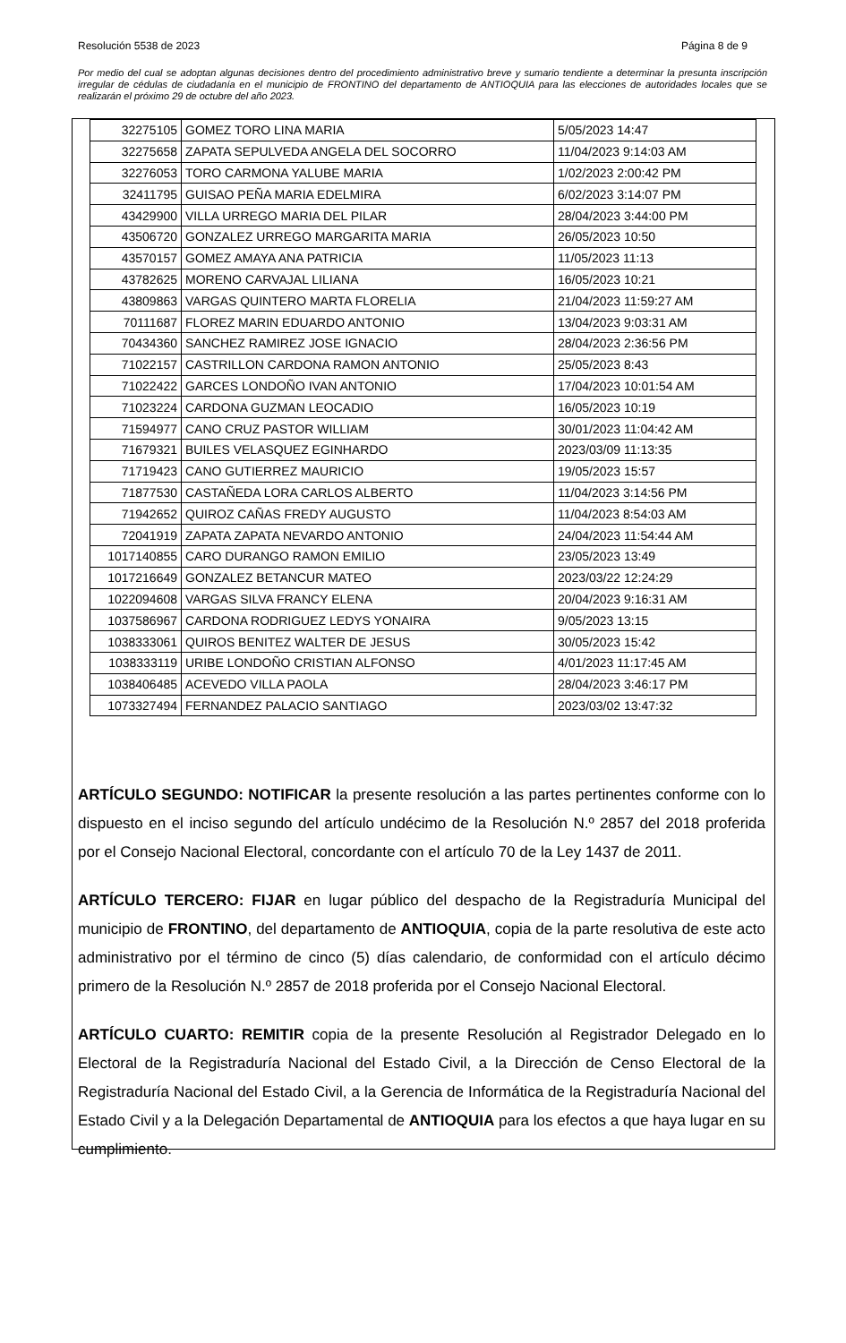Resolución 5538 de 2023 Página 8 de 9
Por medio del cual se adoptan algunas decisiones dentro del procedimiento administrativo breve y sumario tendiente a determinar la presunta inscripción irregular de cédulas de ciudadanía en el municipio de FRONTINO del departamento de ANTIOQUIA para las elecciones de autoridades locales que se realizarán el próximo 29 de octubre del año 2023.
| 32275105 | GOMEZ TORO LINA MARIA | 5/05/2023 14:47 |
| 32275658 | ZAPATA SEPULVEDA ANGELA DEL SOCORRO | 11/04/2023 9:14:03 AM |
| 32276053 | TORO CARMONA YALUBE MARIA | 1/02/2023 2:00:42 PM |
| 32411795 | GUISAO PEÑA MARIA EDELMIRA | 6/02/2023 3:14:07 PM |
| 43429900 | VILLA URREGO MARIA DEL PILAR | 28/04/2023 3:44:00 PM |
| 43506720 | GONZALEZ URREGO MARGARITA MARIA | 26/05/2023 10:50 |
| 43570157 | GOMEZ AMAYA ANA PATRICIA | 11/05/2023 11:13 |
| 43782625 | MORENO CARVAJAL LILIANA | 16/05/2023 10:21 |
| 43809863 | VARGAS QUINTERO MARTA FLORELIA | 21/04/2023 11:59:27 AM |
| 70111687 | FLOREZ MARIN EDUARDO ANTONIO | 13/04/2023 9:03:31 AM |
| 70434360 | SANCHEZ RAMIREZ JOSE IGNACIO | 28/04/2023 2:36:56 PM |
| 71022157 | CASTRILLON CARDONA RAMON ANTONIO | 25/05/2023 8:43 |
| 71022422 | GARCES LONDOÑO IVAN ANTONIO | 17/04/2023 10:01:54 AM |
| 71023224 | CARDONA GUZMAN LEOCADIO | 16/05/2023 10:19 |
| 71594977 | CANO CRUZ PASTOR WILLIAM | 30/01/2023 11:04:42 AM |
| 71679321 | BUILES VELASQUEZ EGINHARDO | 2023/03/09 11:13:35 |
| 71719423 | CANO GUTIERREZ MAURICIO | 19/05/2023 15:57 |
| 71877530 | CASTAÑEDA LORA CARLOS ALBERTO | 11/04/2023 3:14:56 PM |
| 71942652 | QUIROZ CAÑAS FREDY AUGUSTO | 11/04/2023 8:54:03 AM |
| 72041919 | ZAPATA ZAPATA NEVARDO ANTONIO | 24/04/2023 11:54:44 AM |
| 1017140855 | CARO DURANGO RAMON EMILIO | 23/05/2023 13:49 |
| 1017216649 | GONZALEZ BETANCUR MATEO | 2023/03/22 12:24:29 |
| 1022094608 | VARGAS SILVA FRANCY ELENA | 20/04/2023 9:16:31 AM |
| 1037586967 | CARDONA RODRIGUEZ LEDYS YONAIRA | 9/05/2023 13:15 |
| 1038333061 | QUIROS BENITEZ WALTER DE JESUS | 30/05/2023 15:42 |
| 1038333119 | URIBE LONDOÑO CRISTIAN ALFONSO | 4/01/2023 11:17:45 AM |
| 1038406485 | ACEVEDO VILLA PAOLA | 28/04/2023 3:46:17 PM |
| 1073327494 | FERNANDEZ PALACIO SANTIAGO | 2023/03/02 13:47:32 |
ARTÍCULO SEGUNDO: NOTIFICAR la presente resolución a las partes pertinentes conforme con lo dispuesto en el inciso segundo del artículo undécimo de la Resolución N.º 2857 del 2018 proferida por el Consejo Nacional Electoral, concordante con el artículo 70 de la Ley 1437 de 2011.
ARTÍCULO TERCERO: FIJAR en lugar público del despacho de la Registraduría Municipal del municipio de FRONTINO, del departamento de ANTIOQUIA, copia de la parte resolutiva de este acto administrativo por el término de cinco (5) días calendario, de conformidad con el artículo décimo primero de la Resolución N.º 2857 de 2018 proferida por el Consejo Nacional Electoral.
ARTÍCULO CUARTO: REMITIR copia de la presente Resolución al Registrador Delegado en lo Electoral de la Registraduría Nacional del Estado Civil, a la Dirección de Censo Electoral de la Registraduría Nacional del Estado Civil, a la Gerencia de Informática de la Registraduría Nacional del Estado Civil y a la Delegación Departamental de ANTIOQUIA para los efectos a que haya lugar en su cumplimiento.